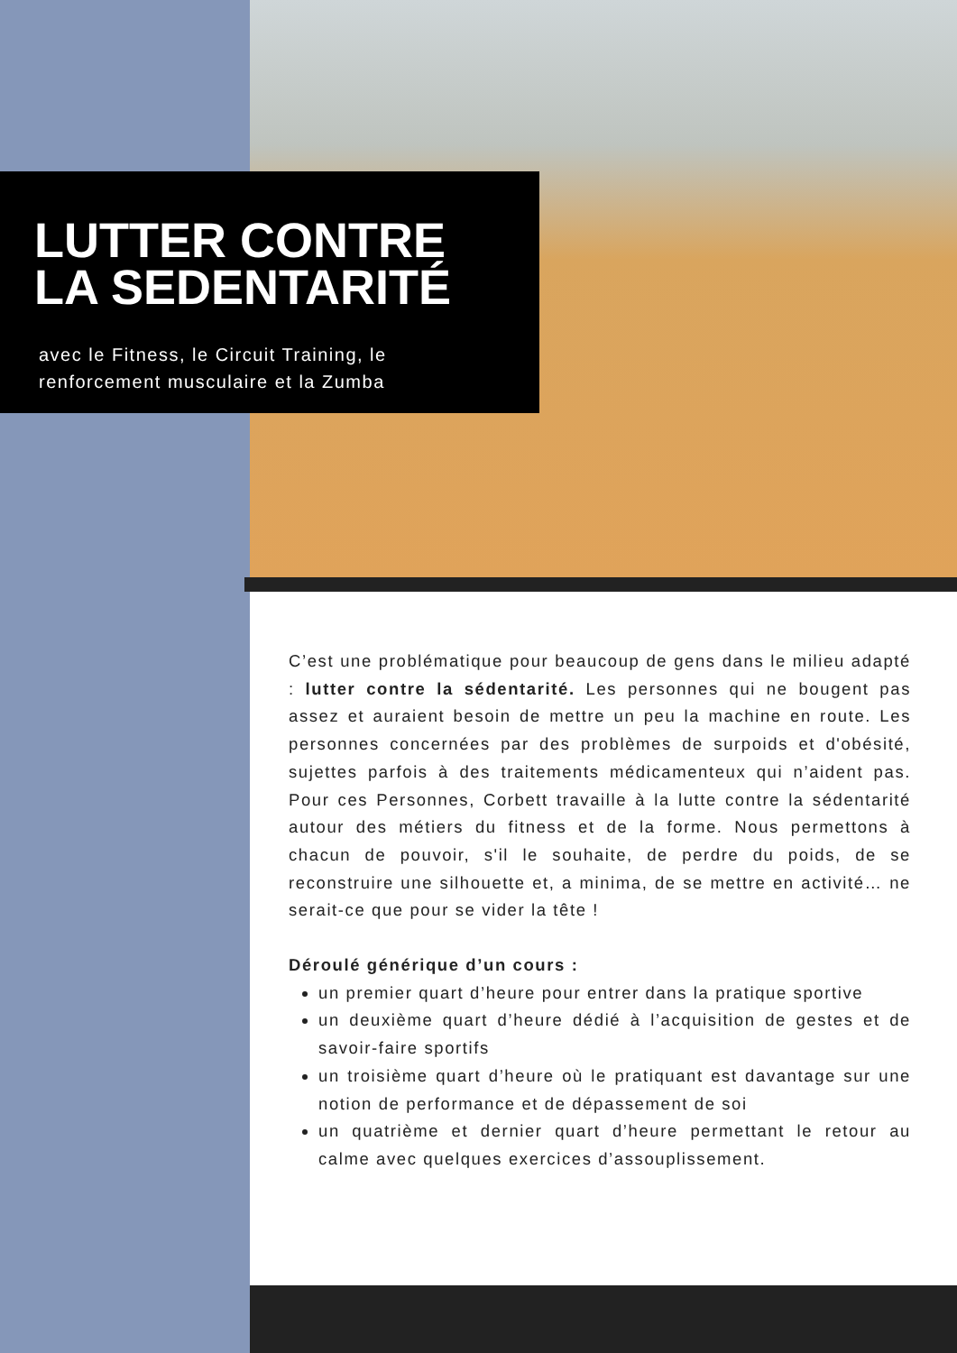LUTTER CONTRE
LA SEDENTARITÉ
avec le Fitness, le Circuit Training, le
renforcement musculaire et la Zumba
C’est une problématique pour beaucoup de gens dans le milieu adapté : lutter contre la sédentarité. Les personnes qui ne bougent pas assez et auraient besoin de mettre un peu la machine en route. Les personnes concernées par des problèmes de surpoids et d'obésité, sujettes parfois à des traitements médicamenteux qui n’aident pas. Pour ces Personnes, Corbett travaille à la lutte contre la sédentarité autour des métiers du fitness et de la forme. Nous permettons à chacun de pouvoir, s'il le souhaite, de perdre du poids, de se reconstruire une silhouette et, a minima, de se mettre en activité… ne serait-ce que pour se vider la tête !
Déroulé générique d’un cours :
un premier quart d’heure pour entrer dans la pratique sportive
un deuxième quart d’heure dédié à l’acquisition de gestes et de savoir-faire sportifs
un troisième quart d’heure où le pratiquant est davantage sur une notion de performance et de dépassement de soi
un quatrième et dernier quart d’heure permettant le retour au calme avec quelques exercices d’assouplissement.